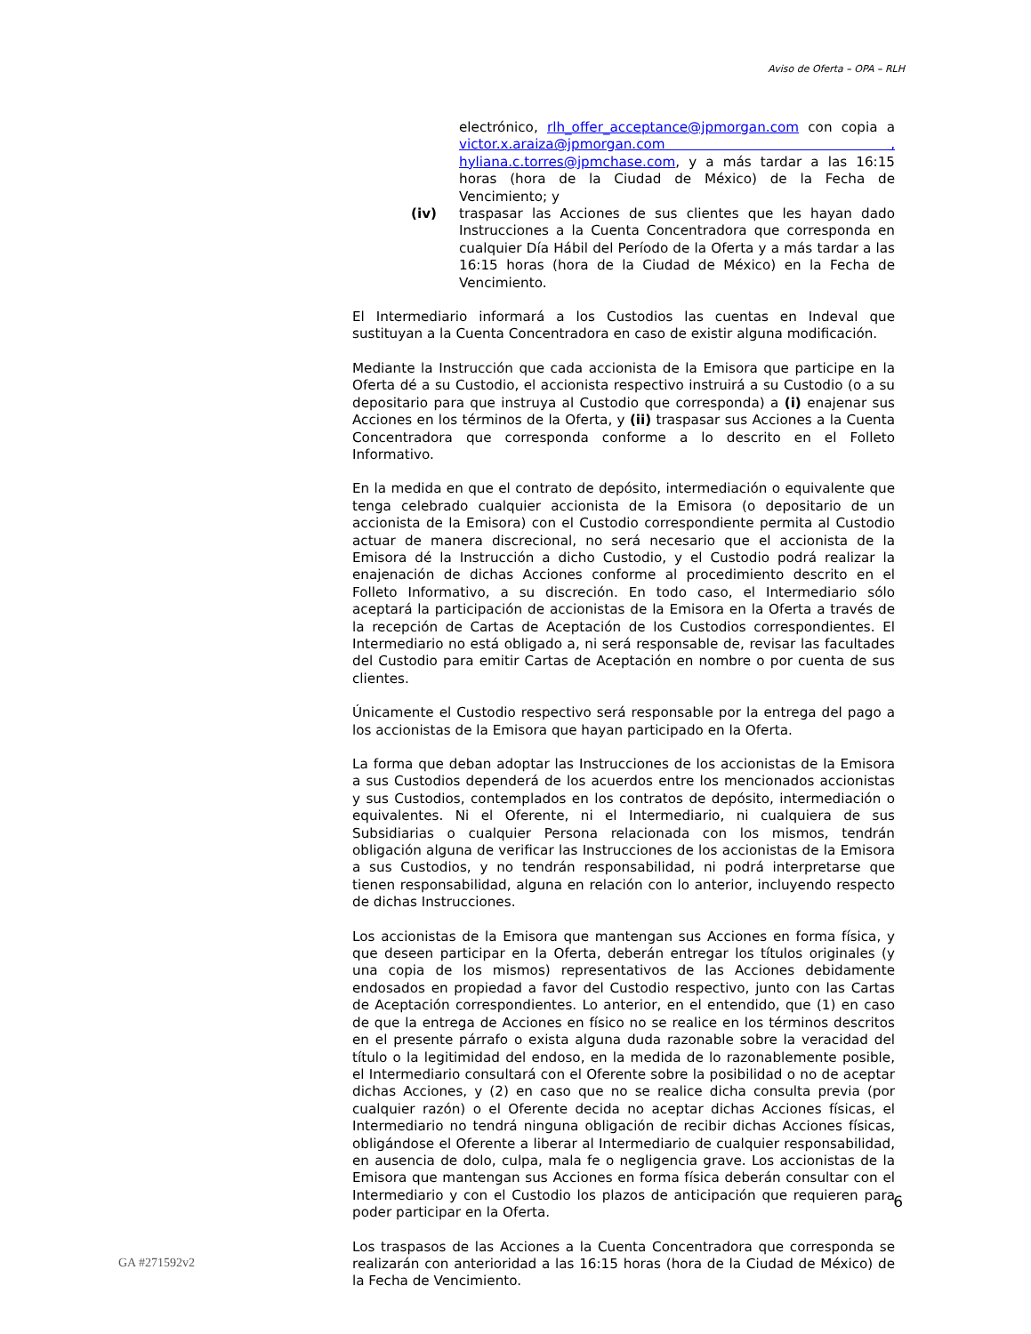Aviso de Oferta – OPA – RLH
electrónico, rlh_offer_acceptance@jpmorgan.com con copia a victor.x.araiza@jpmorgan.com , hyliana.c.torres@jpmchase.com, y a más tardar a las 16:15 horas (hora de la Ciudad de México) de la Fecha de Vencimiento; y
(iv) traspasar las Acciones de sus clientes que les hayan dado Instrucciones a la Cuenta Concentradora que corresponda en cualquier Día Hábil del Período de la Oferta y a más tardar a las 16:15 horas (hora de la Ciudad de México) en la Fecha de Vencimiento.
El Intermediario informará a los Custodios las cuentas en Indeval que sustituyan a la Cuenta Concentradora en caso de existir alguna modificación.
Mediante la Instrucción que cada accionista de la Emisora que participe en la Oferta dé a su Custodio, el accionista respectivo instruirá a su Custodio (o a su depositario para que instruya al Custodio que corresponda) a (i) enajenar sus Acciones en los términos de la Oferta, y (ii) traspasar sus Acciones a la Cuenta Concentradora que corresponda conforme a lo descrito en el Folleto Informativo.
En la medida en que el contrato de depósito, intermediación o equivalente que tenga celebrado cualquier accionista de la Emisora (o depositario de un accionista de la Emisora) con el Custodio correspondiente permita al Custodio actuar de manera discrecional, no será necesario que el accionista de la Emisora dé la Instrucción a dicho Custodio, y el Custodio podrá realizar la enajenación de dichas Acciones conforme al procedimiento descrito en el Folleto Informativo, a su discreción. En todo caso, el Intermediario sólo aceptará la participación de accionistas de la Emisora en la Oferta a través de la recepción de Cartas de Aceptación de los Custodios correspondientes. El Intermediario no está obligado a, ni será responsable de, revisar las facultades del Custodio para emitir Cartas de Aceptación en nombre o por cuenta de sus clientes.
Únicamente el Custodio respectivo será responsable por la entrega del pago a los accionistas de la Emisora que hayan participado en la Oferta.
La forma que deban adoptar las Instrucciones de los accionistas de la Emisora a sus Custodios dependerá de los acuerdos entre los mencionados accionistas y sus Custodios, contemplados en los contratos de depósito, intermediación o equivalentes. Ni el Oferente, ni el Intermediario, ni cualquiera de sus Subsidiarias o cualquier Persona relacionada con los mismos, tendrán obligación alguna de verificar las Instrucciones de los accionistas de la Emisora a sus Custodios, y no tendrán responsabilidad, ni podrá interpretarse que tienen responsabilidad, alguna en relación con lo anterior, incluyendo respecto de dichas Instrucciones.
Los accionistas de la Emisora que mantengan sus Acciones en forma física, y que deseen participar en la Oferta, deberán entregar los títulos originales (y una copia de los mismos) representativos de las Acciones debidamente endosados en propiedad a favor del Custodio respectivo, junto con las Cartas de Aceptación correspondientes. Lo anterior, en el entendido, que (1) en caso de que la entrega de Acciones en físico no se realice en los términos descritos en el presente párrafo o exista alguna duda razonable sobre la veracidad del título o la legitimidad del endoso, en la medida de lo razonablemente posible, el Intermediario consultará con el Oferente sobre la posibilidad o no de aceptar dichas Acciones, y (2) en caso que no se realice dicha consulta previa (por cualquier razón) o el Oferente decida no aceptar dichas Acciones físicas, el Intermediario no tendrá ninguna obligación de recibir dichas Acciones físicas, obligándose el Oferente a liberar al Intermediario de cualquier responsabilidad, en ausencia de dolo, culpa, mala fe o negligencia grave. Los accionistas de la Emisora que mantengan sus Acciones en forma física deberán consultar con el Intermediario y con el Custodio los plazos de anticipación que requieren para poder participar en la Oferta.
Los traspasos de las Acciones a la Cuenta Concentradora que corresponda se realizarán con anterioridad a las 16:15 horas (hora de la Ciudad de México) de la Fecha de Vencimiento.
6
GA #271592v2